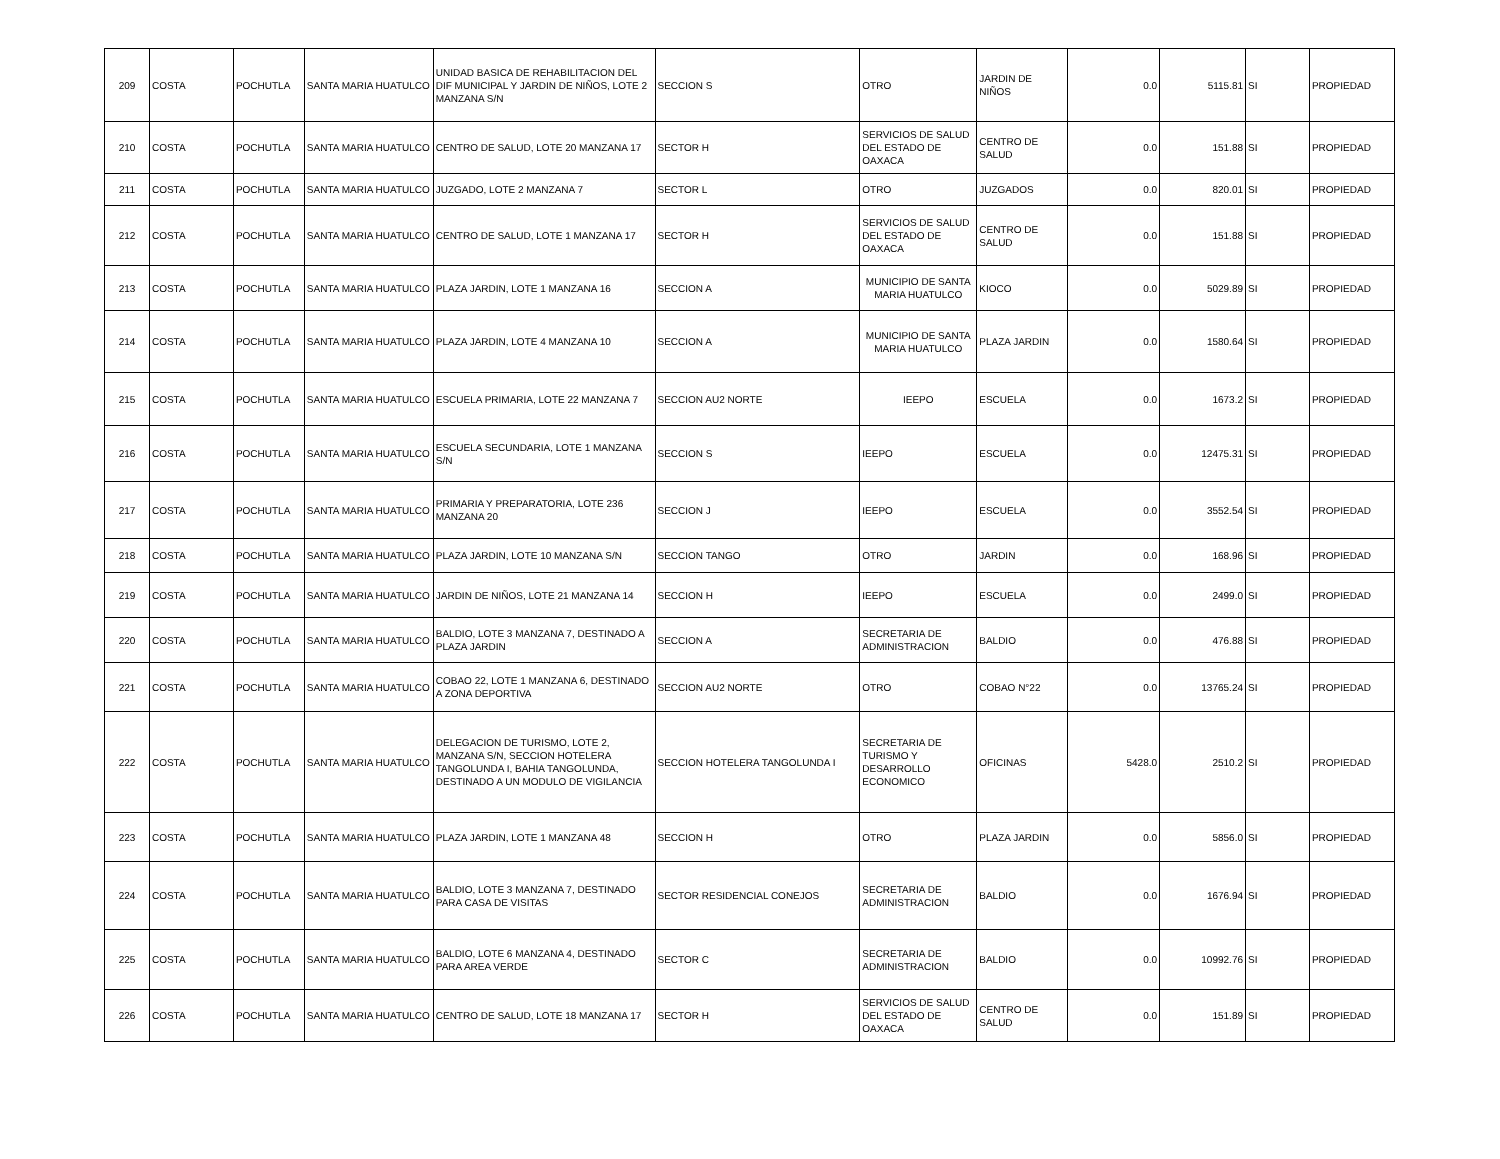| 209 | COSTA | POCHUTLA | SANTA MARIA HUATULCO | UNIDAD BASICA DE REHABILITACION DEL DIF MUNICIPAL Y JARDIN DE NIÑOS, LOTE 2 MANZANA S/N | SECCION S | OTRO | JARDIN DE NIÑOS | 0.0 | 5115.81 | SI | PROPIEDAD |
| 210 | COSTA | POCHUTLA | SANTA MARIA HUATULCO | CENTRO DE SALUD, LOTE 20 MANZANA 17 | SECTOR H | SERVICIOS DE SALUD DEL ESTADO DE OAXACA | CENTRO DE SALUD | 0.0 | 151.88 | SI | PROPIEDAD |
| 211 | COSTA | POCHUTLA | SANTA MARIA HUATULCO | JUZGADO, LOTE 2 MANZANA 7 | SECTOR L | OTRO | JUZGADOS | 0.0 | 820.01 | SI | PROPIEDAD |
| 212 | COSTA | POCHUTLA | SANTA MARIA HUATULCO | CENTRO DE SALUD, LOTE 1 MANZANA 17 | SECTOR H | SERVICIOS DE SALUD DEL ESTADO DE OAXACA | CENTRO DE SALUD | 0.0 | 151.88 | SI | PROPIEDAD |
| 213 | COSTA | POCHUTLA | SANTA MARIA HUATULCO | PLAZA JARDIN, LOTE 1 MANZANA 16 | SECCION A | MUNICIPIO DE SANTA MARIA HUATULCO | KIOCO | 0.0 | 5029.89 | SI | PROPIEDAD |
| 214 | COSTA | POCHUTLA | SANTA MARIA HUATULCO | PLAZA JARDIN, LOTE 4 MANZANA 10 | SECCION A | MUNICIPIO DE SANTA MARIA HUATULCO | PLAZA JARDIN | 0.0 | 1580.64 | SI | PROPIEDAD |
| 215 | COSTA | POCHUTLA | SANTA MARIA HUATULCO | ESCUELA PRIMARIA, LOTE 22 MANZANA 7 | SECCION AU2 NORTE | IEEPO | ESCUELA | 0.0 | 1673.2 | SI | PROPIEDAD |
| 216 | COSTA | POCHUTLA | SANTA MARIA HUATULCO | ESCUELA SECUNDARIA, LOTE 1 MANZANA S/N | SECCION S | IEEPO | ESCUELA | 0.0 | 12475.31 | SI | PROPIEDAD |
| 217 | COSTA | POCHUTLA | SANTA MARIA HUATULCO | PRIMARIA Y PREPARATORIA, LOTE 236 MANZANA 20 | SECCION J | IEEPO | ESCUELA | 0.0 | 3552.54 | SI | PROPIEDAD |
| 218 | COSTA | POCHUTLA | SANTA MARIA HUATULCO | PLAZA JARDIN, LOTE 10 MANZANA S/N | SECCION TANGO | OTRO | JARDIN | 0.0 | 168.96 | SI | PROPIEDAD |
| 219 | COSTA | POCHUTLA | SANTA MARIA HUATULCO | JARDIN DE NIÑOS, LOTE 21 MANZANA 14 | SECCION H | IEEPO | ESCUELA | 0.0 | 2499.0 | SI | PROPIEDAD |
| 220 | COSTA | POCHUTLA | SANTA MARIA HUATULCO | BALDIO, LOTE 3 MANZANA 7, DESTINADO A PLAZA JARDIN | SECCION A | SECRETARIA DE ADMINISTRACION | BALDIO | 0.0 | 476.88 | SI | PROPIEDAD |
| 221 | COSTA | POCHUTLA | SANTA MARIA HUATULCO | COBAO 22, LOTE 1 MANZANA 6, DESTINADO A ZONA DEPORTIVA | SECCION AU2 NORTE | OTRO | COBAO N°22 | 0.0 | 13765.24 | SI | PROPIEDAD |
| 222 | COSTA | POCHUTLA | SANTA MARIA HUATULCO | DELEGACION DE TURISMO, LOTE 2, MANZANA S/N, SECCION HOTELERA TANGOLUNDA I, BAHIA TANGOLUNDA, DESTINADO A UN MODULO DE VIGILANCIA | SECCION HOTELERA TANGOLUNDA I | SECRETARIA DE TURISMO Y DESARROLLO ECONOMICO | OFICINAS | 5428.0 | 2510.2 | SI | PROPIEDAD |
| 223 | COSTA | POCHUTLA | SANTA MARIA HUATULCO | PLAZA JARDIN, LOTE 1 MANZANA 48 | SECCION H | OTRO | PLAZA JARDIN | 0.0 | 5856.0 | SI | PROPIEDAD |
| 224 | COSTA | POCHUTLA | SANTA MARIA HUATULCO | BALDIO, LOTE 3 MANZANA 7, DESTINADO PARA CASA DE VISITAS | SECTOR RESIDENCIAL CONEJOS | SECRETARIA DE ADMINISTRACION | BALDIO | 0.0 | 1676.94 | SI | PROPIEDAD |
| 225 | COSTA | POCHUTLA | SANTA MARIA HUATULCO | BALDIO, LOTE 6 MANZANA 4, DESTINADO PARA AREA VERDE | SECTOR C | SECRETARIA DE ADMINISTRACION | BALDIO | 0.0 | 10992.76 | SI | PROPIEDAD |
| 226 | COSTA | POCHUTLA | SANTA MARIA HUATULCO | CENTRO DE SALUD, LOTE 18 MANZANA 17 | SECTOR H | SERVICIOS DE SALUD DEL ESTADO DE OAXACA | CENTRO DE SALUD | 0.0 | 151.89 | SI | PROPIEDAD |